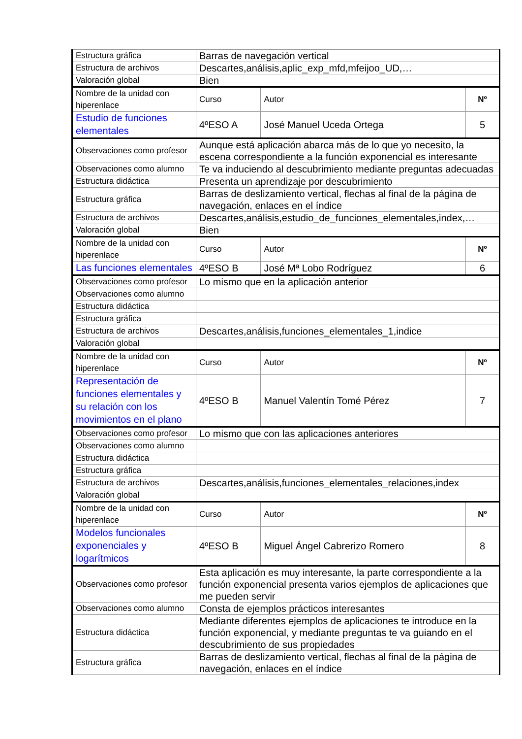| Estructura gráfica | Barras de navegación vertical | | |
| Estructura de archivos | Descartes,análisis,aplic_exp_mfd,mfeijoo_UD,… | | |
| Valoración global | Bien | | |
| Nombre de la unidad con hiperenlace | Curso | Autor | Nº |
| Estudio de funciones elementales | 4ºESO A | José Manuel Uceda Ortega | 5 |
| Observaciones como profesor | Aunque está aplicación abarca más de lo que yo necesito, la escena correspondiente a la función exponencial es interesante | | |
| Observaciones como alumno | Te va induciendo al descubrimiento mediante preguntas adecuadas | | |
| Estructura didáctica | Presenta un aprendizaje por descubrimiento | | |
| Estructura gráfica | Barras de deslizamiento vertical, flechas al final de la página de navegación, enlaces en el índice | | |
| Estructura de archivos | Descartes,análisis,estudio_de_funciones_elementales,index,… | | |
| Valoración global | Bien | | |
| Nombre de la unidad con hiperenlace | Curso | Autor | Nº |
| Las funciones elementales | 4ºESO B | José Mª Lobo Rodríguez | 6 |
| Observaciones como profesor | Lo mismo que en la aplicación anterior | | |
| Observaciones como alumno | | | |
| Estructura didáctica | | | |
| Estructura gráfica | | | |
| Estructura de archivos | Descartes,análisis,funciones_elementales_1,indice | | |
| Valoración global | | | |
| Nombre de la unidad con hiperenlace | Curso | Autor | Nº |
| Representación de funciones elementales y su relación con los movimientos en el plano | 4ºESO B | Manuel Valentín Tomé Pérez | 7 |
| Observaciones como profesor | Lo mismo que con las aplicaciones anteriores | | |
| Observaciones como alumno | | | |
| Estructura didáctica | | | |
| Estructura gráfica | | | |
| Estructura de archivos | Descartes,análisis,funciones_elementales_relaciones,index | | |
| Valoración global | | | |
| Nombre de la unidad con hiperenlace | Curso | Autor | Nº |
| Modelos funcionales exponenciales y logarítmicos | 4ºESO B | Miguel Ángel Cabrerizo Romero | 8 |
| Observaciones como profesor | Esta aplicación es muy interesante, la parte correspondiente a la función exponencial presenta varios ejemplos de aplicaciones que me pueden servir | | |
| Observaciones como alumno | Consta de ejemplos prácticos interesantes | | |
| Estructura didáctica | Mediante diferentes ejemplos de aplicaciones te introduce en la función exponencial, y mediante preguntas te va guiando en el descubrimiento de sus propiedades | | |
| Estructura gráfica | Barras de deslizamiento vertical, flechas al final de la página de navegación, enlaces en el índice | | |